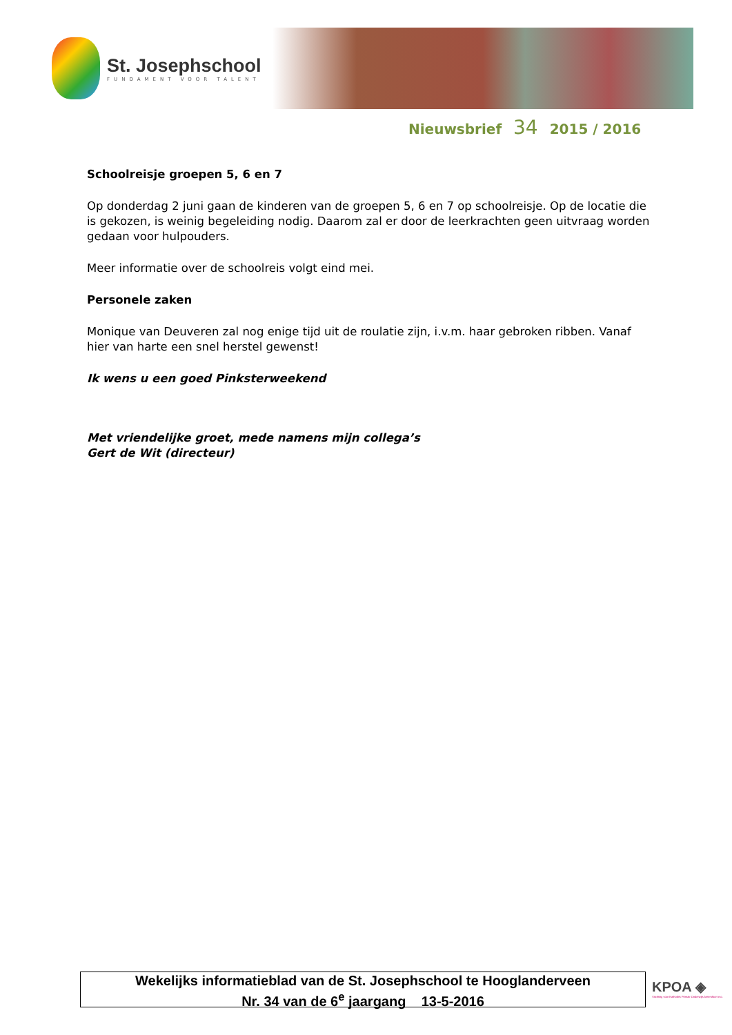St. Josephschool
FUNDAMENT VOOR TALENT
Nieuwsbrief 34 2015 / 2016
Schoolreisje groepen 5, 6 en 7
Op donderdag 2 juni gaan de kinderen van de groepen 5, 6 en 7 op schoolreisje. Op de locatie die is gekozen, is weinig begeleiding nodig. Daarom zal er door de leerkrachten geen uitvraag worden gedaan voor hulpouders.
Meer informatie over de schoolreis volgt eind mei.
Personele zaken
Monique van Deuveren zal nog enige tijd uit de roulatie zijn, i.v.m. haar gebroken ribben. Vanaf hier van harte een snel herstel gewenst!
Ik wens u een goed Pinksterweekend
Met vriendelijke groet, mede namens mijn collega’s
Gert de Wit (directeur)
Wekelijks informatieblad van de St. Josephschool te Hooglanderveen
Nr. 34 van de 6<sup>e</sup> jaargang 13-5-2016
KPOA ◈
Stichting voor Katholiek Primair Onderwijs Amersfoort e.o.